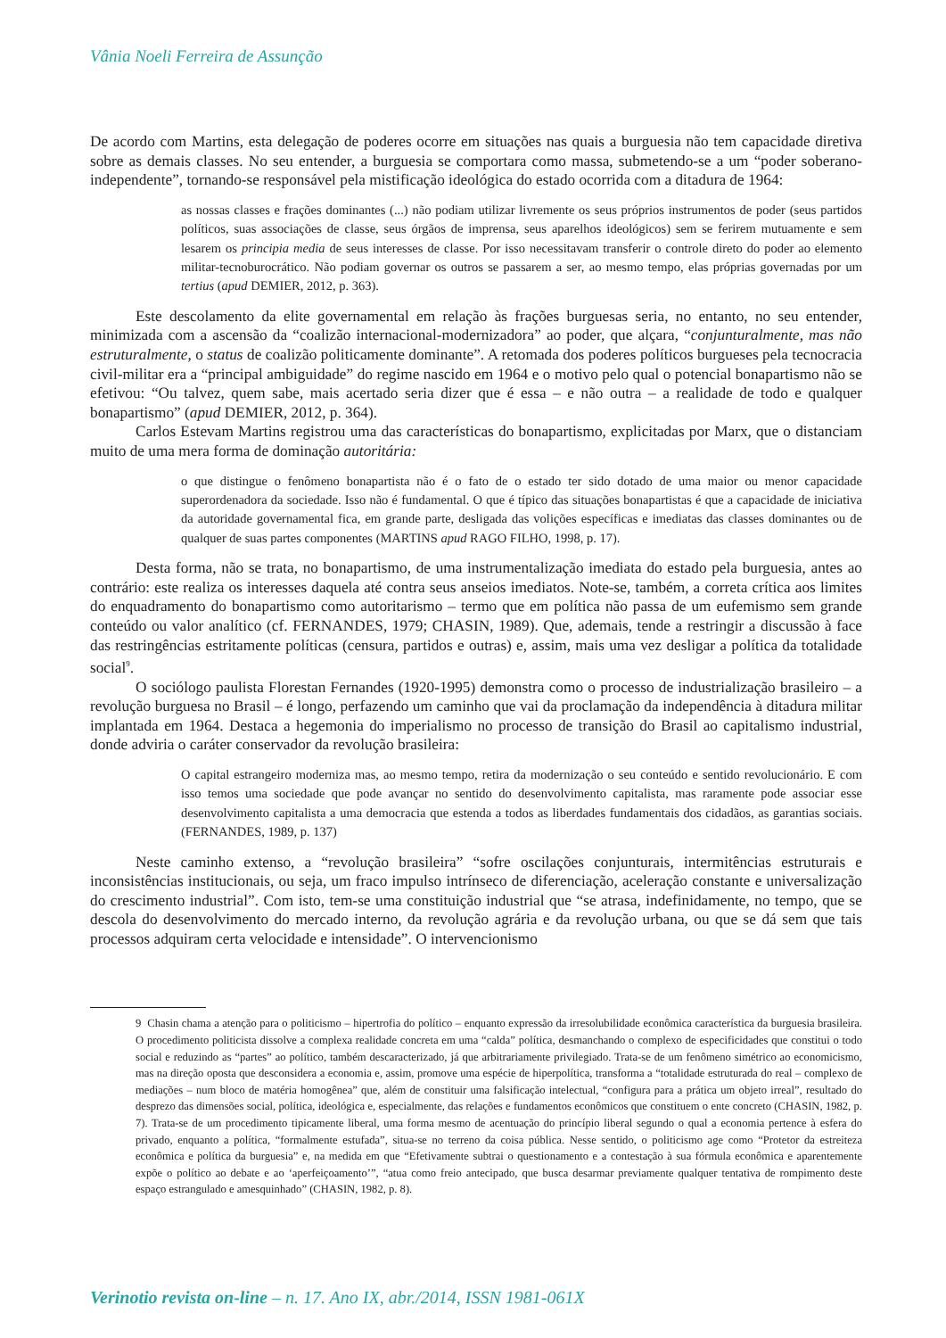Vânia Noeli Ferreira de Assunção
De acordo com Martins, esta delegação de poderes ocorre em situações nas quais a burguesia não tem capacidade diretiva sobre as demais classes. No seu entender, a burguesia se comportara como massa, submetendo-se a um “poder soberano-independente”, tornando-se responsável pela mistificação ideológica do estado ocorrida com a ditadura de 1964:
as nossas classes e frações dominantes (...) não podiam utilizar livremente os seus próprios instrumentos de poder (seus partidos políticos, suas associações de classe, seus órgãos de imprensa, seus aparelhos ideológicos) sem se ferirem mutuamente e sem lesarem os principia media de seus interesses de classe. Por isso necessitavam transferir o controle direto do poder ao elemento militar-tecnoburocrático. Não podiam governar os outros se passarem a ser, ao mesmo tempo, elas próprias governadas por um tertius (apud DEMIER, 2012, p. 363).
Este descolamento da elite governamental em relação às frações burguesas seria, no entanto, no seu entender, minimizada com a ascensão da “coalizão internacional-modernizadora” ao poder, que alçara, “conjunturalmente, mas não estruturalmente, o status de coalizão politicamente dominante”. A retomada dos poderes políticos burgueses pela tecnocracia civil-militar era a “principal ambiguidade” do regime nascido em 1964 e o motivo pelo qual o potencial bonapartismo não se efetivou: “Ou talvez, quem sabe, mais acertado seria dizer que é essa – e não outra – a realidade de todo e qualquer bonapartismo” (apud DEMIER, 2012, p. 364).
Carlos Estevam Martins registrou uma das características do bonapartismo, explicitadas por Marx, que o distanciam muito de uma mera forma de dominação autoritária:
o que distingue o fenômeno bonapartista não é o fato de o estado ter sido dotado de uma maior ou menor capacidade superordenadora da sociedade. Isso não é fundamental. O que é típico das situações bonapartistas é que a capacidade de iniciativa da autoridade governamental fica, em grande parte, desligada das volições específicas e imediatas das classes dominantes ou de qualquer de suas partes componentes (MARTINS apud RAGO FILHO, 1998, p. 17).
Desta forma, não se trata, no bonapartismo, de uma instrumentalização imediata do estado pela burguesia, antes ao contrário: este realiza os interesses daquela até contra seus anseios imediatos. Note-se, também, a correta crítica aos limites do enquadramento do bonapartismo como autoritarismo – termo que em política não passa de um eufemismo sem grande conteúdo ou valor analítico (cf. FERNANDES, 1979; CHASIN, 1989). Que, ademais, tende a restringir a discussão à face das restringências estritamente políticas (censura, partidos e outras) e, assim, mais uma vez desligar a política da totalidade social<sup>9</sup>.
O sociólogo paulista Florestan Fernandes (1920-1995) demonstra como o processo de industrialização brasileiro – a revolução burguesa no Brasil – é longo, perfazendo um caminho que vai da proclamação da independência à ditadura militar implantada em 1964. Destaca a hegemonia do imperialismo no processo de transição do Brasil ao capitalismo industrial, donde adviria o caráter conservador da revolução brasileira:
O capital estrangeiro moderniza mas, ao mesmo tempo, retira da modernização o seu conteúdo e sentido revolucionário. E com isso temos uma sociedade que pode avançar no sentido do desenvolvimento capitalista, mas raramente pode associar esse desenvolvimento capitalista a uma democracia que estenda a todos as liberdades fundamentais dos cidadãos, as garantias sociais. (FERNANDES, 1989, p. 137)
Neste caminho extenso, a “revolução brasileira” “sofre oscilações conjunturais, intermitências estruturais e inconsistências institucionais, ou seja, um fraco impulso intrínseco de diferenciação, aceleração constante e universalização do crescimento industrial”. Com isto, tem-se uma constituição industrial que “se atrasa, indefinidamente, no tempo, que se descola do desenvolvimento do mercado interno, da revolução agrária e da revolução urbana, ou que se dá sem que tais processos adquiram certa velocidade e intensidade”. O intervencionismo
9 Chasin chama a atenção para o politicismo – hipertrofia do político – enquanto expressão da irresolubilidade econômica característica da burguesia brasileira. O procedimento politicista dissolve a complexa realidade concreta em uma “calda” política, desmanchando o complexo de especificidades que constitui o todo social e reduzindo as “partes” ao político, também descaracterizado, já que arbitrariamente privilegiado. Trata-se de um fenômeno simétrico ao economicismo, mas na direção oposta que desconsidera a economia e, assim, promove uma espécie de hiperpolítica, transforma a “totalidade estruturada do real – complexo de mediações – num bloco de matéria homogênea” que, além de constituir uma falsificação intelectual, “configura para a prática um objeto irreal”, resultado do desprezo das dimensões social, política, ideológica e, especialmente, das relações e fundamentos econômicos que constituem o ente concreto (CHASIN, 1982, p. 7). Trata-se de um procedimento tipicamente liberal, uma forma mesmo de acentuação do princípio liberal segundo o qual a economia pertence à esfera do privado, enquanto a política, “formalmente estufada”, situa-se no terreno da coisa pública. Nesse sentido, o politicismo age como “Protetor da estreiteza econômica e política da burguesia” e, na medida em que “Efetivamente subtrai o questionamento e a contestação à sua fórmula econômica e aparentemente expõe o político ao debate e ao ‘aperfeiçoamento’”, “atua como freio antecipado, que busca desarmar previamente qualquer tentativa de rompimento deste espaço estrangulado e amesquinhado” (CHASIN, 1982, p. 8).
Verinotio revista on-line – n. 17. Ano IX, abr./2014, ISSN 1981-061X